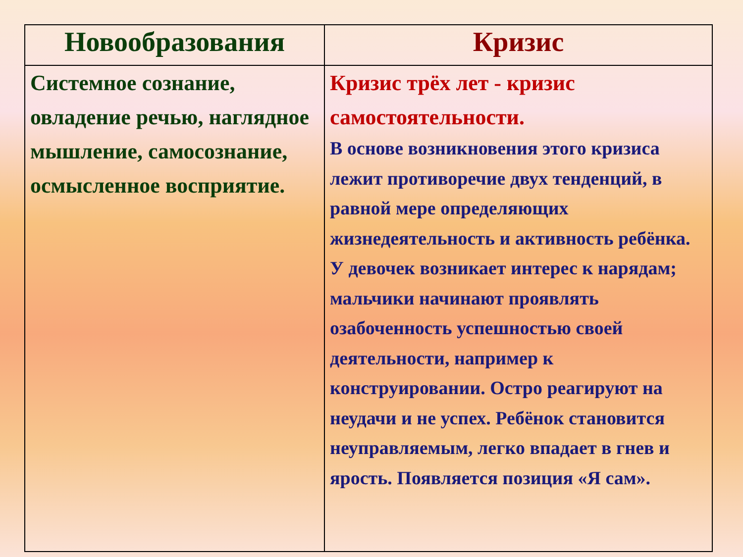| Новообразования | Кризис |
| --- | --- |
| Системное сознание, овладение речью, наглядное мышление, самосознание, осмысленное восприятие. | Кризис трёх лет - кризис самостоятельности. В основе возникновения этого кризиса лежит противоречие двух тенденций, в равной мере определяющих жизнедеятельность и активность ребёнка. У девочек возникает интерес к нарядам; мальчики начинают проявлять озабоченность успешностью своей деятельности, например к конструировании. Остро реагируют на неудачи и не успех. Ребёнок становится неуправляемым, легко впадает в гнев и ярость. Появляется позиция «Я сам». |